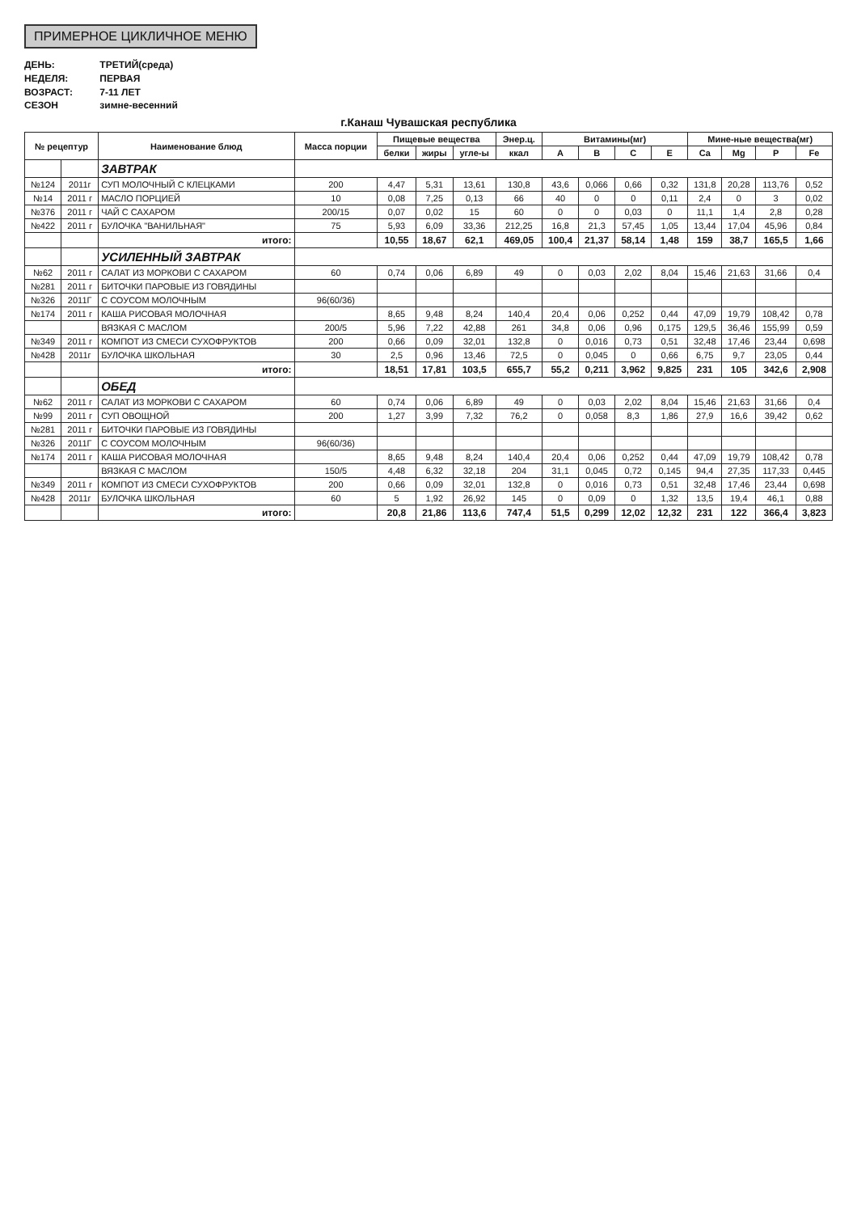ПРИМЕРНОЕ ЦИКЛИЧНОЕ МЕНЮ
ДЕНЬ: ТРЕТИЙ(среда)
НЕДЕЛЯ: ПЕРВАЯ
ВОЗРАСТ: 7-11 ЛЕТ
СЕЗОН зимне-весенний
г.Канаш Чувашская республика
| № рецептур | | Наименование блюд | Масса порции | Пищевые вещества | | | Энер.ц. | Витамины(мг) | | | | Мине-ные вещества(мг) | | | |
| --- | --- | --- | --- | --- | --- | --- | --- | --- | --- | --- | --- | --- | --- | --- | --- |
| | | | | белки | жиры | угле-ы | ккал | A | B | C | E | Ca | Mg | P | Fe |
| | | ЗАВТРАК | | | | | | | | | | | | | |
| №124 | 2011г | СУП МОЛОЧНЫЙ С КЛЕЦКАМИ | 200 | 4,47 | 5,31 | 13,61 | 130,8 | 43,6 | 0,066 | 0,66 | 0,32 | 131,8 | 20,28 | 113,76 | 0,52 |
| №14 | 2011 г | МАСЛО ПОРЦИЕЙ | 10 | 0,08 | 7,25 | 0,13 | 66 | 40 | 0 | 0 | 0,11 | 2,4 | 0 | 3 | 0,02 |
| №376 | 2011 г | ЧАЙ С САХАРОМ | 200/15 | 0,07 | 0,02 | 15 | 60 | 0 | 0 | 0,03 | 0 | 11,1 | 1,4 | 2,8 | 0,28 |
| №422 | 2011 г | БУЛОЧКА "ВАНИЛЬНАЯ" | 75 | 5,93 | 6,09 | 33,36 | 212,25 | 16,8 | 21,3 | 57,45 | 1,05 | 13,44 | 17,04 | 45,96 | 0,84 |
| | | итого: | | 10,55 | 18,67 | 62,1 | 469,05 | 100,4 | 21,37 | 58,14 | 1,48 | 159 | 38,7 | 165,5 | 1,66 |
| | | УСИЛЕННЫЙ ЗАВТРАК | | | | | | | | | | | | | |
| №62 | 2011 г | САЛАТ ИЗ МОРКОВИ С САХАРОМ | 60 | 0,74 | 0,06 | 6,89 | 49 | 0 | 0,03 | 2,02 | 8,04 | 15,46 | 21,63 | 31,66 | 0,4 |
| №281 | 2011 г | БИТОЧКИ ПАРОВЫЕ ИЗ ГОВЯДИНЫ | | | | | | | | | | | | | |
| №326 | 2011Г | С СОУСОМ МОЛОЧНЫМ | 96(60/36) | | | | | | | | | | | | |
| №174 | 2011 г | КАША РИСОВАЯ МОЛОЧНАЯ | | 8,65 | 9,48 | 8,24 | 140,4 | 20,4 | 0,06 | 0,252 | 0,44 | 47,09 | 19,79 | 108,42 | 0,78 |
| | | ВЯЗКАЯ С МАСЛОМ | 200/5 | 5,96 | 7,22 | 42,88 | 261 | 34,8 | 0,06 | 0,96 | 0,175 | 129,5 | 36,46 | 155,99 | 0,59 |
| №349 | 2011 г | КОМПОТ ИЗ СМЕСИ СУХОФРУКТОВ | 200 | 0,66 | 0,09 | 32,01 | 132,8 | 0 | 0,016 | 0,73 | 0,51 | 32,48 | 17,46 | 23,44 | 0,698 |
| №428 | 2011г | БУЛОЧКА ШКОЛЬНАЯ | 30 | 2,5 | 0,96 | 13,46 | 72,5 | 0 | 0,045 | 0 | 0,66 | 6,75 | 9,7 | 23,05 | 0,44 |
| | | итого: | | 18,51 | 17,81 | 103,5 | 655,7 | 55,2 | 0,211 | 3,962 | 9,825 | 231 | 105 | 342,6 | 2,908 |
| | | ОБЕД | | | | | | | | | | | | | |
| №62 | 2011 г | САЛАТ ИЗ МОРКОВИ С САХАРОМ | 60 | 0,74 | 0,06 | 6,89 | 49 | 0 | 0,03 | 2,02 | 8,04 | 15,46 | 21,63 | 31,66 | 0,4 |
| №99 | 2011 г | СУП ОВОЩНОЙ | 200 | 1,27 | 3,99 | 7,32 | 76,2 | 0 | 0,058 | 8,3 | 1,86 | 27,9 | 16,6 | 39,42 | 0,62 |
| №281 | 2011 г | БИТОЧКИ ПАРОВЫЕ ИЗ ГОВЯДИНЫ | | | | | | | | | | | | | |
| №326 | 2011Г | С СОУСОМ МОЛОЧНЫМ | 96(60/36) | | | | | | | | | | | | |
| №174 | 2011 г | КАША РИСОВАЯ МОЛОЧНАЯ | | 8,65 | 9,48 | 8,24 | 140,4 | 20,4 | 0,06 | 0,252 | 0,44 | 47,09 | 19,79 | 108,42 | 0,78 |
| | | ВЯЗКАЯ С МАСЛОМ | 150/5 | 4,48 | 6,32 | 32,18 | 204 | 31,1 | 0,045 | 0,72 | 0,145 | 94,4 | 27,35 | 117,33 | 0,445 |
| №349 | 2011 г | КОМПОТ ИЗ СМЕСИ СУХОФРУКТОВ | 200 | 0,66 | 0,09 | 32,01 | 132,8 | 0 | 0,016 | 0,73 | 0,51 | 32,48 | 17,46 | 23,44 | 0,698 |
| №428 | 2011г | БУЛОЧКА ШКОЛЬНАЯ | 60 | 5 | 1,92 | 26,92 | 145 | 0 | 0,09 | 0 | 1,32 | 13,5 | 19,4 | 46,1 | 0,88 |
| | | итого: | | 20,8 | 21,86 | 113,6 | 747,4 | 51,5 | 0,299 | 12,02 | 12,32 | 231 | 122 | 366,4 | 3,823 |